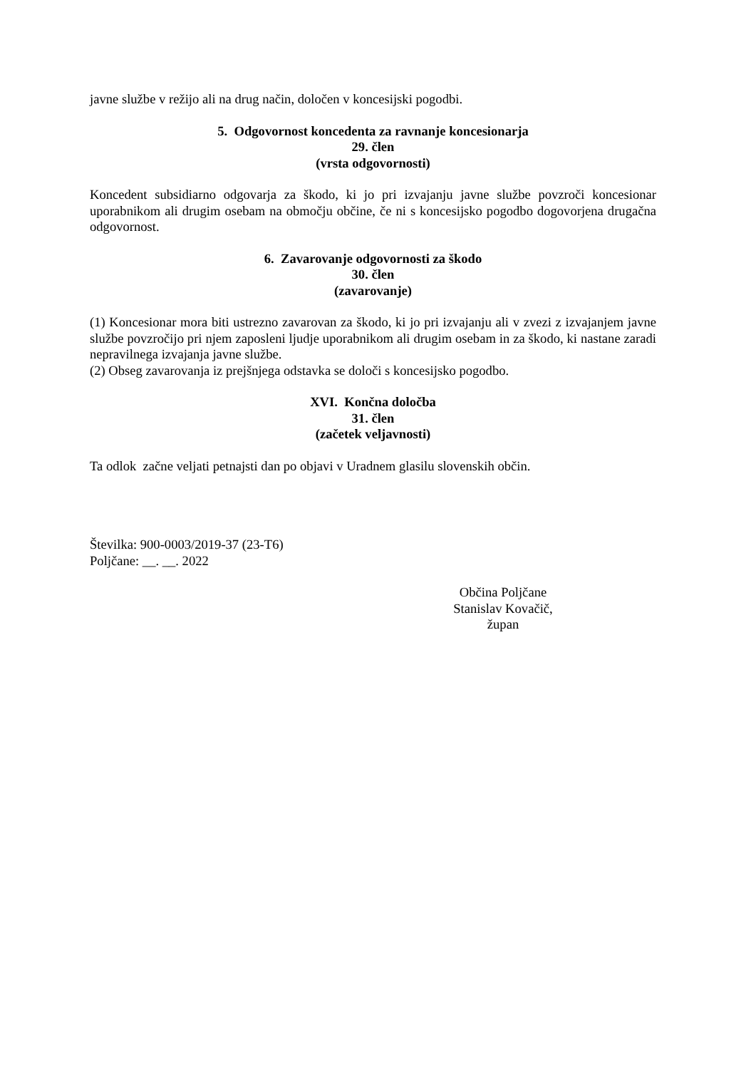javne službe v režijo ali na drug način, določen v koncesijski pogodbi.
5. Odgovornost koncedenta za ravnanje koncesionarja
29. člen
(vrsta odgovornosti)
Koncedent subsidiarno odgovarja za škodo, ki jo pri izvajanju javne službe povzroči koncesionar uporabnikom ali drugim osebam na območju občine, če ni s koncesijsko pogodbo dogovorjena drugačna odgovornost.
6. Zavarovanje odgovornosti za škodo
30. člen
(zavarovanje)
(1) Koncesionar mora biti ustrezno zavarovan za škodo, ki jo pri izvajanju ali v zvezi z izvajanjem javne službe povzročijo pri njem zaposleni ljudje uporabnikom ali drugim osebam in za škodo, ki nastane zaradi nepravilnega izvajanja javne službe.
(2) Obseg zavarovanja iz prejšnjega odstavka se določi s koncesijsko pogodbo.
XVI. Končna določba
31. člen
(začetek veljavnosti)
Ta odlok začne veljati petnajsti dan po objavi v Uradnem glasilu slovenskih občin.
Številka: 900-0003/2019-37 (23-T6)
Poljčane: __. __. 2022
Občina Poljčane
Stanislav Kovačič,
župan